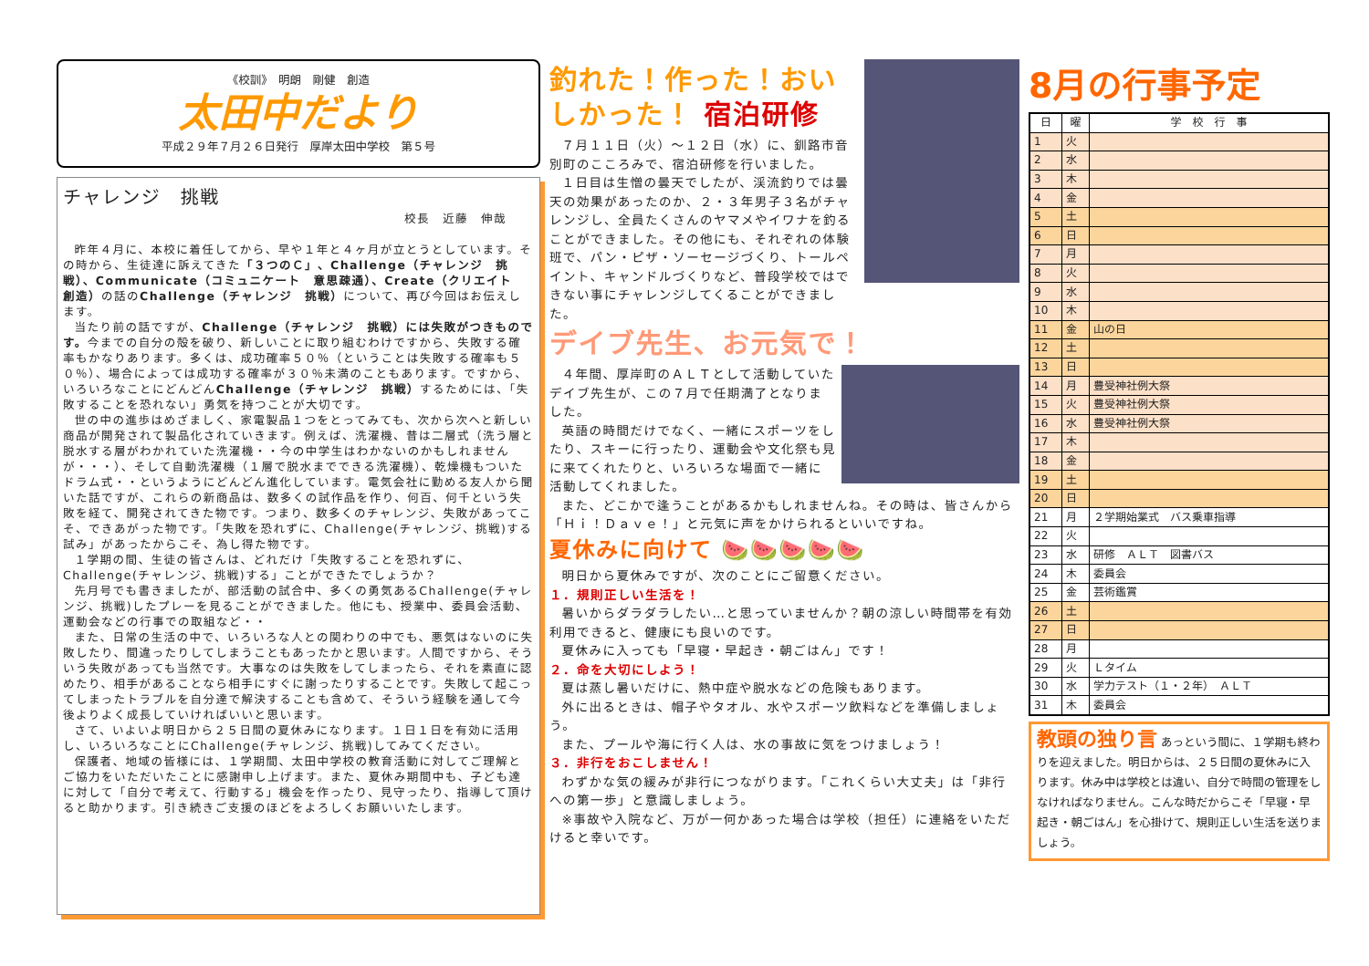《校訓》　明朗　剛健　創造
太田中だより
平成２９年７月２６日発行　厚岸太田中学校　第５号
チャレンジ　挑戦
校長　近藤　伸哉
昨年４月に、本校に着任してから、早や１年と４ヶ月が立とうとしています。その時から、生徒達に訴えてきた「３つのＣ」、Challenge（チャレンジ　挑戦）、Communicate（コミュニケート　意思疎通）、Create（クリエイト　創造）の話のChallenge（チャレンジ　挑戦）について、再び今回はお伝えします。
当たり前の話ですが、Challenge（チャレンジ　挑戦）には失敗がつきものです。今までの自分の殻を破り、新しいことに取り組むわけですから、失敗する確率もかなりあります。多くは、成功確率５０％（ということは失敗する確率も５０％）、場合によっては成功する確率が３０％未満のこともあります。ですから、いろいろなことにどんどんChallenge（チャレンジ　挑戦）するためには、「失敗することを恐れない」勇気を持つことが大切です。
世の中の進歩はめざましく、家電製品１つをとってみても、次から次へと新しい商品が開発されて製品化されていきます。例えば、洗濯機、昔は二層式（洗う層と脱水する層がわかれていた洗濯機・・今の中学生はわかないのかもしれませんが・・・）、そして自動洗濯機（１層で脱水までできる洗濯機）、乾燥機もついたドラム式・・というようにどんどん進化しています。電気会社に勤める友人から聞いた話ですが、これらの新商品は、数多くの試作品を作り、何百、何千という失敗を経て、開発されてきた物です。つまり、数多くのチャレンジ、失敗があってこそ、できあがった物です。「失敗を恐れずに、Challenge(チャレンジ、挑戦)する試み」があったからこそ、為し得た物です。
１学期の間、生徒の皆さんは、どれだけ「失敗することを恐れずに、Challenge(チャレンジ、挑戦)する」ことができたでしょうか？
先月号でも書きましたが、部活動の試合中、多くの勇気あるChallenge(チャレンジ、挑戦)したプレーを見ることができました。他にも、授業中、委員会活動、運動会などの行事での取組など・・
また、日常の生活の中で、いろいろな人との関わりの中でも、悪気はないのに失敗したり、間違ったりしてしまうこともあったかと思います。人間ですから、そういう失敗があっても当然です。大事なのは失敗をしてしまったら、それを素直に認めたり、相手があることなら相手にすぐに謝ったりすることです。失敗して起こってしまったトラブルを自分達で解決することも含めて、そういう経験を通して今後よりよく成長していければいいと思います。
さて、いよいよ明日から２５日間の夏休みになります。１日１日を有効に活用し、いろいろなことにChallenge(チャレンジ、挑戦)してみてください。
保護者、地域の皆様には、１学期間、太田中学校の教育活動に対してご理解とご協力をいただいたことに感謝申し上げます。また、夏休み期間中も、子ども達に対して「自分で考えて、行動する」機会を作ったり、見守ったり、指導して頂けると助かります。引き続きご支援のほどをよろしくお願いいたします。
釣れた！作った！おいしかった！ 宿泊研修
７月１１日（火）～１２日（水）に、釧路市音別町のこころみで、宿泊研修を行いました。
１日目は生憎の曇天でしたが、渓流釣りでは曇天の効果があったのか、２・３年男子３名がチャレンジし、全員たくさんのヤマメやイワナを釣ることができました。その他にも、それぞれの体験班で、パン・ピザ・ソーセージづくり、トールペイント、キャンドルづくりなど、普段学校ではできない事にチャレンジしてくることができました。
デイブ先生、お元気で！
４年間、厚岸町のＡＬＴとして活動していたデイブ先生が、この７月で任期満了となりました。
英語の時間だけでなく、一緒にスポーツをしたり、スキーに行ったり、運動会や文化祭も見に来てくれたりと、いろいろな場面で一緒に活動してくれました。
また、どこかで逢うことがあるかもしれませんね。その時は、皆さんから「Ｈｉ！Ｄａｖｅ！」と元気に声をかけられるといいですね。
夏休みに向けて 🍉🍉🍉🍉🍉
明日から夏休みですが、次のことにご留意ください。
１．規則正しい生活を！
暑いからダラダラしたい…と思っていませんか？朝の涼しい時間帯を有効利用できると、健康にも良いのです。
夏休みに入っても「早寝・早起き・朝ごはん」です！
２．命を大切にしよう！
夏は蒸し暑いだけに、熱中症や脱水などの危険もあります。
外に出るときは、帽子やタオル、水やスポーツ飲料などを準備しましょう。
また、プールや海に行く人は、水の事故に気をつけましょう！
３．非行をおこしません！
わずかな気の緩みが非行につながります。「これくらい大丈夫」は「非行への第一歩」と意識しましょう。
※事故や入院など、万が一何かあった場合は学校（担任）に連絡をいただけると幸いです。
8月の行事予定
| 日 | 曜 | 学 校 行 事 |
| --- | --- | --- |
| 1 | 火 | |
| 2 | 水 | |
| 3 | 木 | |
| 4 | 金 | |
| 5 | 土 | |
| 6 | 日 | |
| 7 | 月 | |
| 8 | 火 | |
| 9 | 水 | |
| 10 | 木 | |
| 11 | 金 | 山の日 |
| 12 | 土 | |
| 13 | 日 | |
| 14 | 月 | 豊受神社例大祭 |
| 15 | 火 | 豊受神社例大祭 |
| 16 | 水 | 豊受神社例大祭 |
| 17 | 木 | |
| 18 | 金 | |
| 19 | 土 | |
| 20 | 日 | |
| 21 | 月 | ２学期始業式 バス乗車指導 |
| 22 | 火 | |
| 23 | 水 | 研修 ＡＬＴ 図書バス |
| 24 | 木 | 委員会 |
| 25 | 金 | 芸術鑑賞 |
| 26 | 土 | |
| 27 | 日 | |
| 28 | 月 | |
| 29 | 火 | Ｌタイム |
| 30 | 水 | 学力テスト（１・２年） ＡＬＴ |
| 31 | 木 | 委員会 |
教頭の独り言 あっという間に、１学期も終わりを迎えました。明日からは、２５日間の夏休みに入ります。休み中は学校とは違い、自分で時間の管理をしなければなりません。こんな時だからこそ「早寝・早起き・朝ごはん」を心掛けて、規則正しい生活を送りましょう。